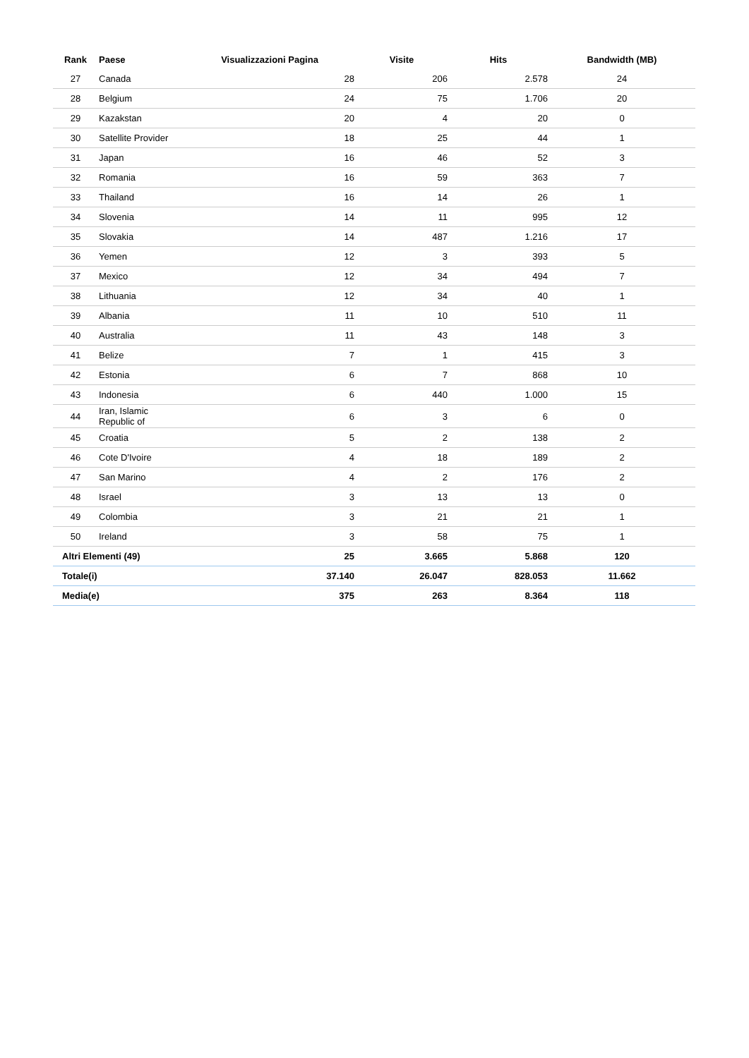| Rank | Paese | Visualizzazioni Pagina | Visite | Hits | Bandwidth (MB) |
| --- | --- | --- | --- | --- | --- |
| 27 | Canada | 28 | 206 | 2.578 | 24 |
| 28 | Belgium | 24 | 75 | 1.706 | 20 |
| 29 | Kazakstan | 20 | 4 | 20 | 0 |
| 30 | Satellite Provider | 18 | 25 | 44 | 1 |
| 31 | Japan | 16 | 46 | 52 | 3 |
| 32 | Romania | 16 | 59 | 363 | 7 |
| 33 | Thailand | 16 | 14 | 26 | 1 |
| 34 | Slovenia | 14 | 11 | 995 | 12 |
| 35 | Slovakia | 14 | 487 | 1.216 | 17 |
| 36 | Yemen | 12 | 3 | 393 | 5 |
| 37 | Mexico | 12 | 34 | 494 | 7 |
| 38 | Lithuania | 12 | 34 | 40 | 1 |
| 39 | Albania | 11 | 10 | 510 | 11 |
| 40 | Australia | 11 | 43 | 148 | 3 |
| 41 | Belize | 7 | 1 | 415 | 3 |
| 42 | Estonia | 6 | 7 | 868 | 10 |
| 43 | Indonesia | 6 | 440 | 1.000 | 15 |
| 44 | Iran, Islamic Republic of | 6 | 3 | 6 | 0 |
| 45 | Croatia | 5 | 2 | 138 | 2 |
| 46 | Cote D'Ivoire | 4 | 18 | 189 | 2 |
| 47 | San Marino | 4 | 2 | 176 | 2 |
| 48 | Israel | 3 | 13 | 13 | 0 |
| 49 | Colombia | 3 | 21 | 21 | 1 |
| 50 | Ireland | 3 | 58 | 75 | 1 |
| Altri Elementi (49) | | 25 | 3.665 | 5.868 | 120 |
| Totale(i) | | 37.140 | 26.047 | 828.053 | 11.662 |
| Media(e) | | 375 | 263 | 8.364 | 118 |